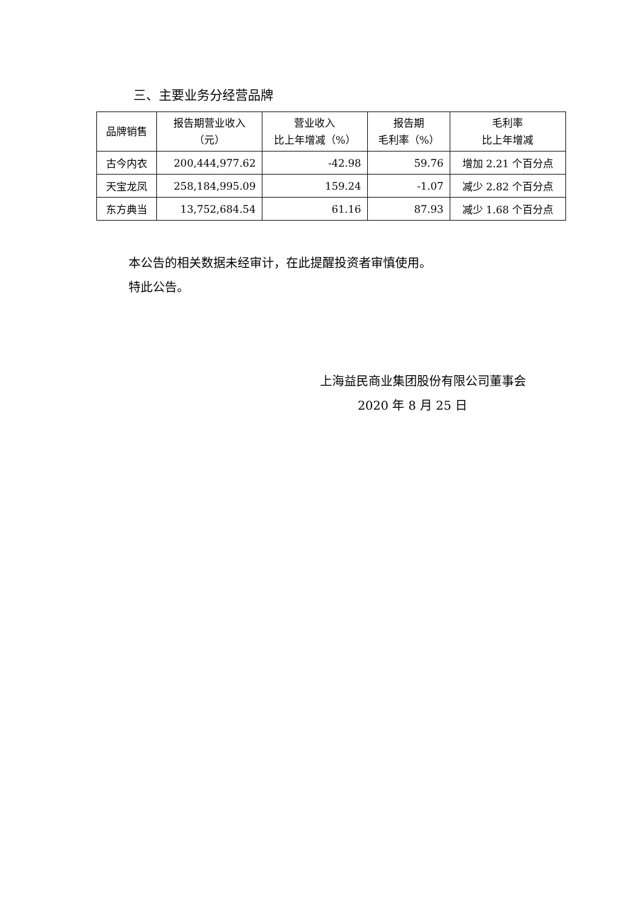三、主要业务分经营品牌
| 品牌销售 | 报告期营业收入 （元） | 营业收入 比上年增减（%） | 报告期 毛利率（%） | 毛利率 比上年增减 |
| --- | --- | --- | --- | --- |
| 古今内衣 | 200,444,977.62 | -42.98 | 59.76 | 增加 2.21 个百分点 |
| 天宝龙凤 | 258,184,995.09 | 159.24 | -1.07 | 减少 2.82 个百分点 |
| 东方典当 | 13,752,684.54 | 61.16 | 87.93 | 减少 1.68 个百分点 |
本公告的相关数据未经审计，在此提醒投资者审慎使用。
特此公告。
上海益民商业集团股份有限公司董事会
2020 年 8 月 25 日